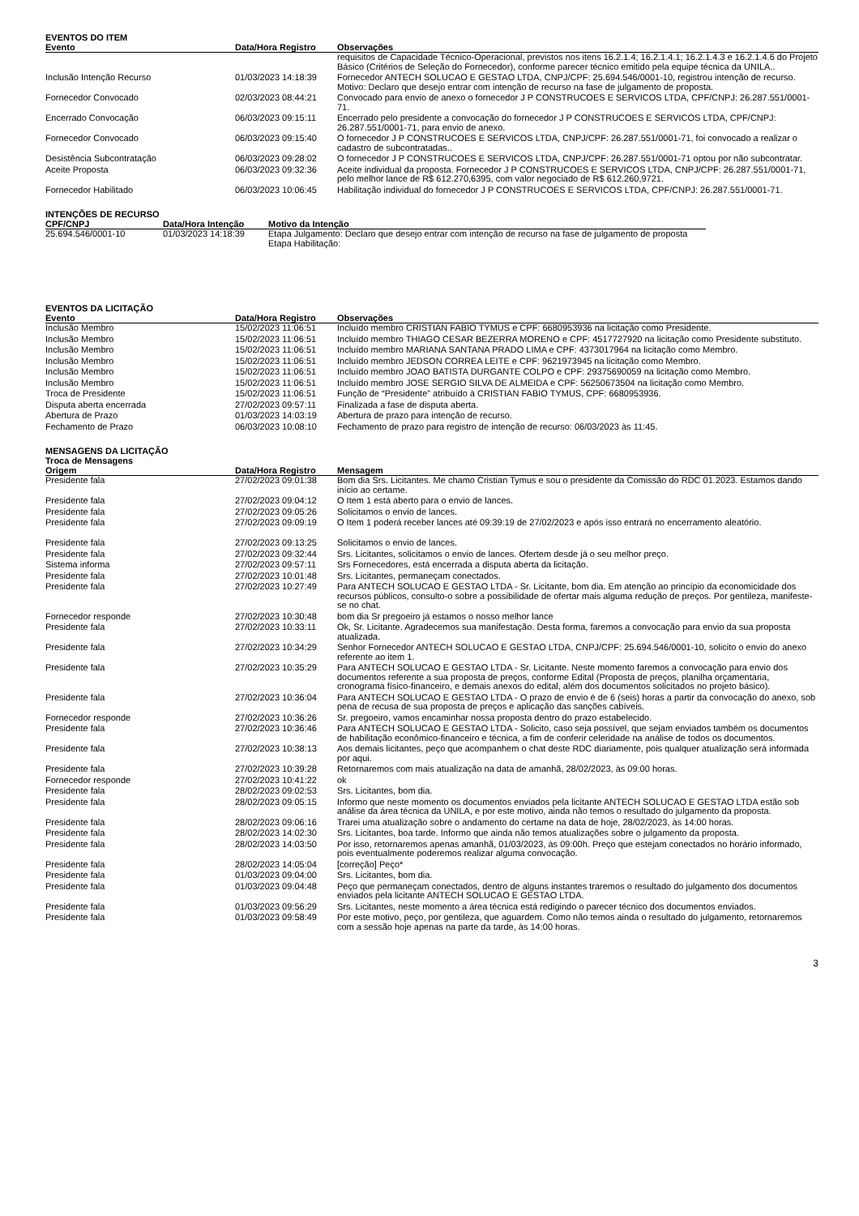EVENTOS DO ITEM
| Evento | Data/Hora Registro | Observações |
| --- | --- | --- |
| | | requisitos de Capacidade Técnico-Operacional, previstos nos itens 16.2.1.4; 16.2.1.4.1; 16.2.1.4.3 e 16.2.1.4.6 do Projeto Básico (Critérios de Seleção do Fornecedor), conforme parecer técnico emitido pela equipe técnica da UNILA.. |
| Inclusão Intenção Recurso | 01/03/2023 14:18:39 | Fornecedor ANTECH SOLUCAO E GESTAO LTDA, CNPJ/CPF: 25.694.546/0001-10, registrou intenção de recurso. Motivo: Declaro que desejo entrar com intenção de recurso na fase de julgamento de proposta. |
| Fornecedor Convocado | 02/03/2023 08:44:21 | Convocado para envio de anexo o fornecedor J P CONSTRUCOES E SERVICOS LTDA, CPF/CNPJ: 26.287.551/0001-71. |
| Encerrado Convocação | 06/03/2023 09:15:11 | Encerrado pelo presidente a convocação do fornecedor J P CONSTRUCOES E SERVICOS LTDA, CPF/CNPJ: 26.287.551/0001-71, para envio de anexo. |
| Fornecedor Convocado | 06/03/2023 09:15:40 | O fornecedor J P CONSTRUCOES E SERVICOS LTDA, CNPJ/CPF: 26.287.551/0001-71, foi convocado a realizar o cadastro de subcontratadas.. |
| Desistência Subcontratação | 06/03/2023 09:28:02 | O fornecedor J P CONSTRUCOES E SERVICOS LTDA, CNPJ/CPF: 26.287.551/0001-71 optou por não subcontratar. |
| Aceite Proposta | 06/03/2023 09:32:36 | Aceite individual da proposta. Fornecedor J P CONSTRUCOES E SERVICOS LTDA, CNPJ/CPF: 26.287.551/0001-71, pelo melhor lance de R$ 612.270,6395, com valor negociado de R$ 612.260,9721. |
| Fornecedor Habilitado | 06/03/2023 10:06:45 | Habilitação individual do fornecedor J P CONSTRUCOES E SERVICOS LTDA, CPF/CNPJ: 26.287.551/0001-71. |
INTENÇÕES DE RECURSO
| CPF/CNPJ | Data/Hora Intenção | Motivo da Intenção |
| --- | --- | --- |
| 25.694.546/0001-10 | 01/03/2023 14:18:39 | Etapa Julgamento: Declaro que desejo entrar com intenção de recurso na fase de julgamento de proposta Etapa Habilitação: |
EVENTOS DA LICITAÇÃO
| Evento | Data/Hora Registro | Observações |
| --- | --- | --- |
| Inclusão Membro | 15/02/2023 11:06:51 | Incluído membro CRISTIAN FABIO TYMUS e CPF: 6680953936 na licitação como Presidente. |
| Inclusão Membro | 15/02/2023 11:06:51 | Incluído membro THIAGO CESAR BEZERRA MORENO e CPF: 4517727920 na licitação como Presidente substituto. |
| Inclusão Membro | 15/02/2023 11:06:51 | Incluído membro MARIANA SANTANA PRADO LIMA e CPF: 4373017964 na licitação como Membro. |
| Inclusão Membro | 15/02/2023 11:06:51 | Incluído membro JEDSON CORREA LEITE e CPF: 9621973945 na licitação como Membro. |
| Inclusão Membro | 15/02/2023 11:06:51 | Incluído membro JOAO BATISTA DURGANTE COLPO e CPF: 29375690059 na licitação como Membro. |
| Inclusão Membro | 15/02/2023 11:06:51 | Incluído membro JOSE SERGIO SILVA DE ALMEIDA e CPF: 56250673504 na licitação como Membro. |
| Troca de Presidente | 15/02/2023 11:06:51 | Função de “Presidente” atribuído à CRISTIAN FABIO TYMUS, CPF: 6680953936. |
| Disputa aberta encerrada | 27/02/2023 09:57:11 | Finalizada a fase de disputa aberta. |
| Abertura de Prazo | 01/03/2023 14:03:19 | Abertura de prazo para intenção de recurso. |
| Fechamento de Prazo | 06/03/2023 10:08:10 | Fechamento de prazo para registro de intenção de recurso: 06/03/2023 às 11:45. |
MENSAGENS DA LICITAÇÃO
Troca de Mensagens
| Origem | Data/Hora Registro | Mensagem |
| --- | --- | --- |
| Presidente fala | 27/02/2023 09:01:38 | Bom dia Srs. Licitantes. Me chamo Cristian Tymus e sou o presidente da Comissão do RDC 01.2023. Estamos dando início ao certame. |
| Presidente fala | 27/02/2023 09:04:12 | O Item 1 está aberto para o envio de lances. |
| Presidente fala | 27/02/2023 09:05:26 | Solicitamos o envio de lances. |
| Presidente fala | 27/02/2023 09:09:19 | O Item 1 poderá receber lances até 09:39:19 de 27/02/2023 e após isso entrará no encerramento aleatório. |
| Presidente fala | 27/02/2023 09:13:25 | Solicitamos o envio de lances. |
| Presidente fala | 27/02/2023 09:32:44 | Srs. Licitantes, solicitamos o envio de lances. Ofertem desde já o seu melhor preço. |
| Sistema informa | 27/02/2023 09:57:11 | Srs Fornecedores, está encerrada a disputa aberta da licitação. |
| Presidente fala | 27/02/2023 10:01:48 | Srs. Licitantes, permaneçam conectados. |
| Presidente fala | 27/02/2023 10:27:49 | Para ANTECH SOLUCAO E GESTAO LTDA - Sr. Licitante, bom dia. Em atenção ao princípio da economicidade dos recursos públicos, consulto-o sobre a possibilidade de ofertar mais alguma redução de preços. Por gentileza, manifeste-se no chat. |
| Fornecedor responde | 27/02/2023 10:30:48 | bom dia Sr pregoeiro já estamos o nosso melhor lance |
| Presidente fala | 27/02/2023 10:33:11 | Ok, Sr. Licitante. Agradecemos sua manifestação. Desta forma, faremos a convocação para envio da sua proposta atualizada. |
| Presidente fala | 27/02/2023 10:34:29 | Senhor Fornecedor ANTECH SOLUCAO E GESTAO LTDA, CNPJ/CPF: 25.694.546/0001-10, solicito o envio do anexo referente ao item 1. |
| Presidente fala | 27/02/2023 10:35:29 | Para ANTECH SOLUCAO E GESTAO LTDA - Sr. Licitante. Neste momento faremos a convocação para envio dos documentos referente a sua proposta de preços, conforme Edital (Proposta de preços, planilha orçamentaria, cronograma físico-financeiro, e demais anexos do edital, além dos documentos solicitados no projeto básico). |
| Presidente fala | 27/02/2023 10:36:04 | Para ANTECH SOLUCAO E GESTAO LTDA - O prazo de envio é de 6 (seis) horas a partir da convocação do anexo, sob pena de recusa de sua proposta de preços e aplicação das sanções cabíveis. |
| Fornecedor responde | 27/02/2023 10:36:26 | Sr. pregoeiro, vamos encaminhar nossa proposta dentro do prazo estabelecido. |
| Presidente fala | 27/02/2023 10:36:46 | Para ANTECH SOLUCAO E GESTAO LTDA - Solicito, caso seja possível, que sejam enviados também os documentos de habilitação econômico-financeiro e técnica, a fim de conferir celeridade na análise de todos os documentos. |
| Presidente fala | 27/02/2023 10:38:13 | Aos demais licitantes, peço que acompanhem o chat deste RDC diariamente, pois qualquer atualização será informada por aqui. |
| Presidente fala | 27/02/2023 10:39:28 | Retornaremos com mais atualização na data de amanhã, 28/02/2023, às 09:00 horas. |
| Fornecedor responde | 27/02/2023 10:41:22 | ok |
| Presidente fala | 28/02/2023 09:02:53 | Srs. Licitantes, bom dia. |
| Presidente fala | 28/02/2023 09:05:15 | Informo que neste momento os documentos enviados pela licitante ANTECH SOLUCAO E GESTAO LTDA estão sob análise da área técnica da UNILA, e por este motivo, ainda não temos o resultado do julgamento da proposta. |
| Presidente fala | 28/02/2023 09:06:16 | Trarei uma atualização sobre o andamento do certame na data de hoje, 28/02/2023, às 14:00 horas. |
| Presidente fala | 28/02/2023 14:02:30 | Srs. Licitantes, boa tarde. Informo que ainda não temos atualizações sobre o julgamento da proposta. |
| Presidente fala | 28/02/2023 14:03:50 | Por isso, retornaremos apenas amanhã, 01/03/2023, às 09:00h. Preço que estejam conectados no horário informado, pois eventualmente poderemos realizar alguma convocação. |
| Presidente fala | 28/02/2023 14:05:04 | [correção] Peço* |
| Presidente fala | 01/03/2023 09:04:00 | Srs. Licitantes, bom dia. |
| Presidente fala | 01/03/2023 09:04:48 | Peço que permaneçam conectados, dentro de alguns instantes traremos o resultado do julgamento dos documentos enviados pela licitante ANTECH SOLUCAO E GESTAO LTDA. |
| Presidente fala | 01/03/2023 09:56:29 | Srs. Licitantes, neste momento a área técnica está redigindo o parecer técnico dos documentos enviados. |
| Presidente fala | 01/03/2023 09:58:49 | Por este motivo, peço, por gentileza, que aguardem. Como não temos ainda o resultado do julgamento, retornaremos com a sessão hoje apenas na parte da tarde, às 14:00 horas. |
3